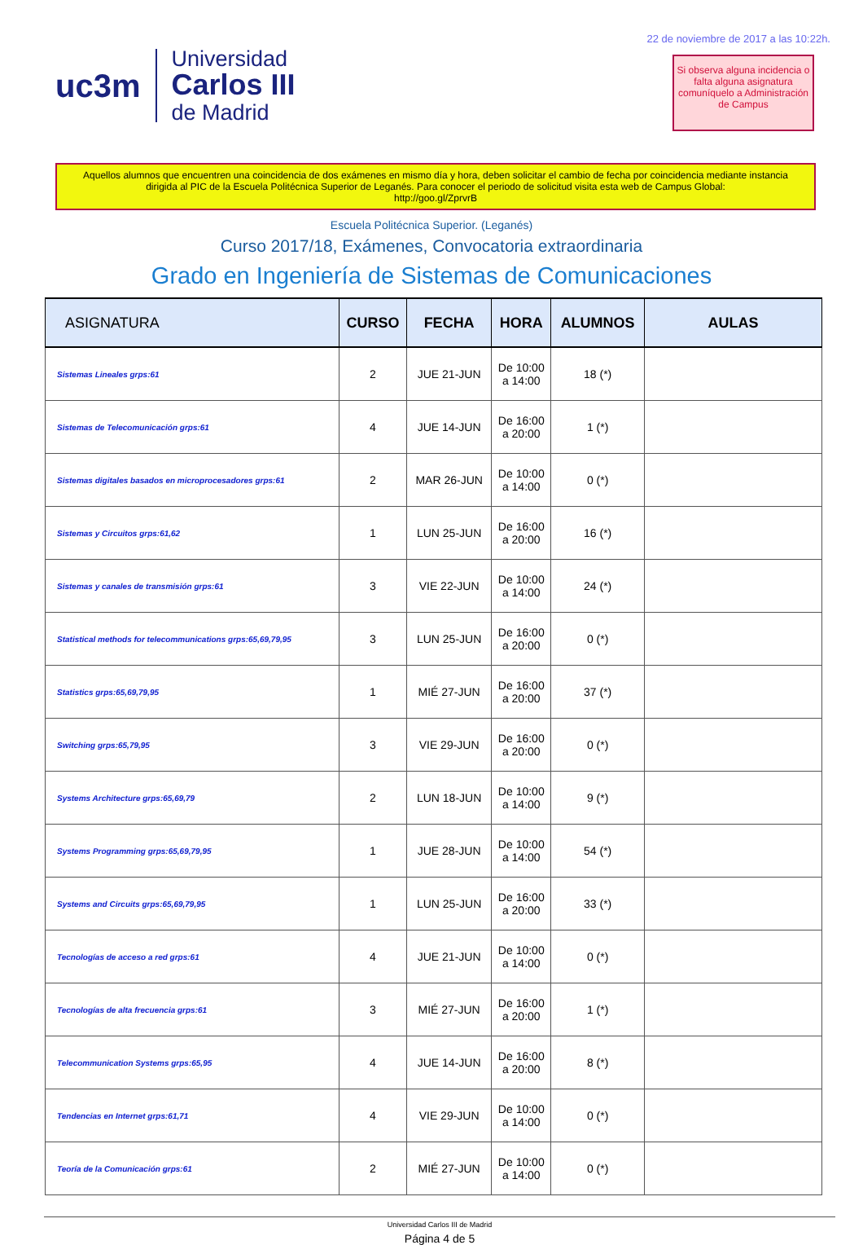uc3m
Universidad
Carlos III
de Madrid
22 de noviembre de 2017 a las 10:22h.
Si observa alguna incidencia o falta alguna asignatura comuníquelo a Administración de Campus
Aquellos alumnos que encuentren una coincidencia de dos exámenes en mismo día y hora, deben solicitar el cambio de fecha por coincidencia mediante instancia dirigida al PIC de la Escuela Politécnica Superior de Leganés. Para conocer el periodo de solicitud visita esta web de Campus Global:
http://goo.gl/ZprvrB
Escuela Politécnica Superior. (Leganés)
Curso 2017/18, Exámenes, Convocatoria extraordinaria
Grado en Ingeniería de Sistemas de Comunicaciones
| ASIGNATURA | CURSO | FECHA | HORA | ALUMNOS | AULAS |
| --- | --- | --- | --- | --- | --- |
| Sistemas Lineales grps:61 | 2 | JUE 21-JUN | De 10:00 a 14:00 | 18 (*) | |
| Sistemas de Telecomunicación grps:61 | 4 | JUE 14-JUN | De 16:00 a 20:00 | 1 (*) | |
| Sistemas digitales basados en microprocesadores grps:61 | 2 | MAR 26-JUN | De 10:00 a 14:00 | 0 (*) | |
| Sistemas y Circuitos grps:61,62 | 1 | LUN 25-JUN | De 16:00 a 20:00 | 16 (*) | |
| Sistemas y canales de transmisión grps:61 | 3 | VIE 22-JUN | De 10:00 a 14:00 | 24 (*) | |
| Statistical methods for telecommunications grps:65,69,79,95 | 3 | LUN 25-JUN | De 16:00 a 20:00 | 0 (*) | |
| Statistics grps:65,69,79,95 | 1 | MIÉ 27-JUN | De 16:00 a 20:00 | 37 (*) | |
| Switching grps:65,79,95 | 3 | VIE 29-JUN | De 16:00 a 20:00 | 0 (*) | |
| Systems Architecture grps:65,69,79 | 2 | LUN 18-JUN | De 10:00 a 14:00 | 9 (*) | |
| Systems Programming grps:65,69,79,95 | 1 | JUE 28-JUN | De 10:00 a 14:00 | 54 (*) | |
| Systems and Circuits grps:65,69,79,95 | 1 | LUN 25-JUN | De 16:00 a 20:00 | 33 (*) | |
| Tecnologías de acceso a red grps:61 | 4 | JUE 21-JUN | De 10:00 a 14:00 | 0 (*) | |
| Tecnologías de alta frecuencia grps:61 | 3 | MIÉ 27-JUN | De 16:00 a 20:00 | 1 (*) | |
| Telecommunication Systems grps:65,95 | 4 | JUE 14-JUN | De 16:00 a 20:00 | 8 (*) | |
| Tendencias en Internet grps:61,71 | 4 | VIE 29-JUN | De 10:00 a 14:00 | 0 (*) | |
| Teoría de la Comunicación grps:61 | 2 | MIÉ 27-JUN | De 10:00 a 14:00 | 0 (*) | |
Universidad Carlos III de Madrid
Página 4 de 5